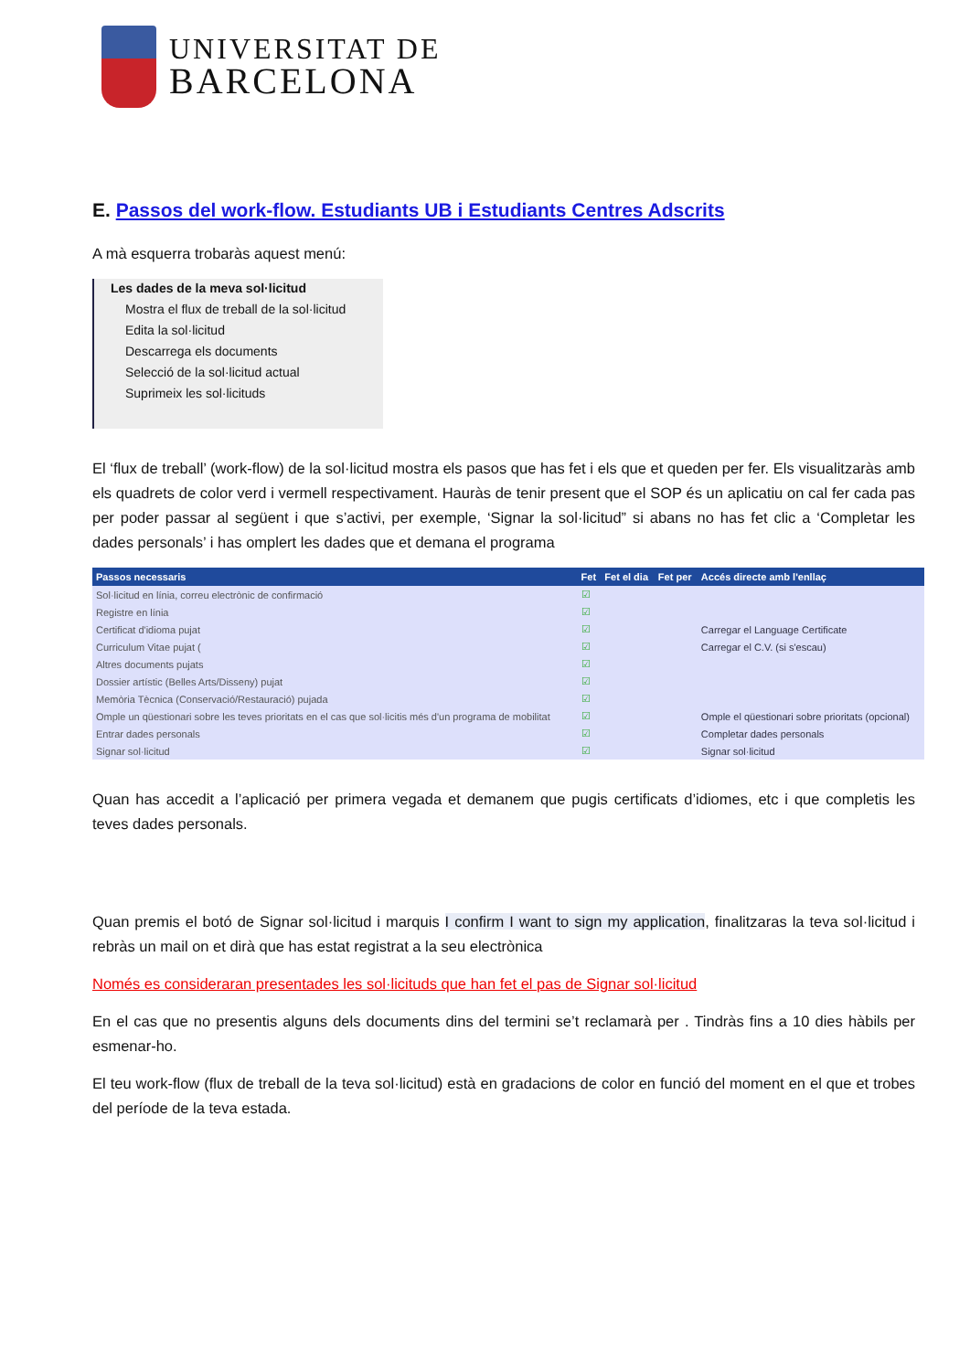UNIVERSITAT DE
BARCELONA
E. Passos del work-flow. Estudiants UB i Estudiants Centres Adscrits
A mà esquerra trobaràs aquest menú:
Les dades de la meva sol·licitud
Mostra el flux de treball de la sol·licitud
Edita la sol·licitud
Descarrega els documents
Selecció de la sol·licitud actual
Suprimeix les sol·licituds
El ‘flux de treball’ (work-flow) de la sol·licitud mostra els pasos que has fet i els que et queden per fer. Els visualitzaràs amb els quadrets de color verd i vermell respectivament. Hauràs de tenir present que el SOP és un aplicatiu on cal fer cada pas per poder passar al següent i que s’activi, per exemple, ‘Signar la sol·licitud” si abans no has fet clic a ‘Completar les dades personals’ i has omplert les dades que et demana el programa
| Passos necessaris | Fet | Fet el dia | Fet per | Accés directe amb l'enllaç |
| --- | --- | --- | --- | --- |
| Sol·licitud en línia, correu electrònic de confirmació | ☑ | | | |
| Registre en línia | ☑ | | | |
| Certificat d'idioma pujat | ☑ | | | Carregar el Language Certificate |
| Curriculum Vitae pujat ( | ☑ | | | Carregar el C.V. (si s'escau) |
| Altres documents pujats | ☑ | | | |
| Dossier artístic (Belles Arts/Disseny) pujat | ☑ | | | |
| Memòria Tècnica (Conservació/Restauració) pujada | ☑ | | | |
| Omple un qüestionari sobre les teves prioritats en el cas que sol·licitis més d'un programa de mobilitat | ☑ | | | Omple el qüestionari sobre prioritats (opcional) |
| Entrar dades personals | ☑ | | | Completar dades personals |
| Signar sol·licitud | ☑ | | | Signar sol·licitud |
Quan has accedit a l’aplicació per primera vegada et demanem que pugis certificats d’idiomes, etc i que completis les teves dades personals.
Quan premis el botó de Signar sol·licitud i marquis I confirm I want to sign my application, finalitzaras la teva sol·licitud i rebràs un mail on et dirà que has estat registrat a la seu electrònica
Només es consideraran presentades les sol·licituds que han fet el pas de Signar sol·licitud
En el cas que no presentis alguns dels documents dins del termini se’t reclamarà per . Tindràs fins a 10 dies hàbils per esmenar-ho.
El teu work-flow (flux de treball de la teva sol·licitud) està en gradacions de color en funció del moment en el que et trobes del període de la teva estada.